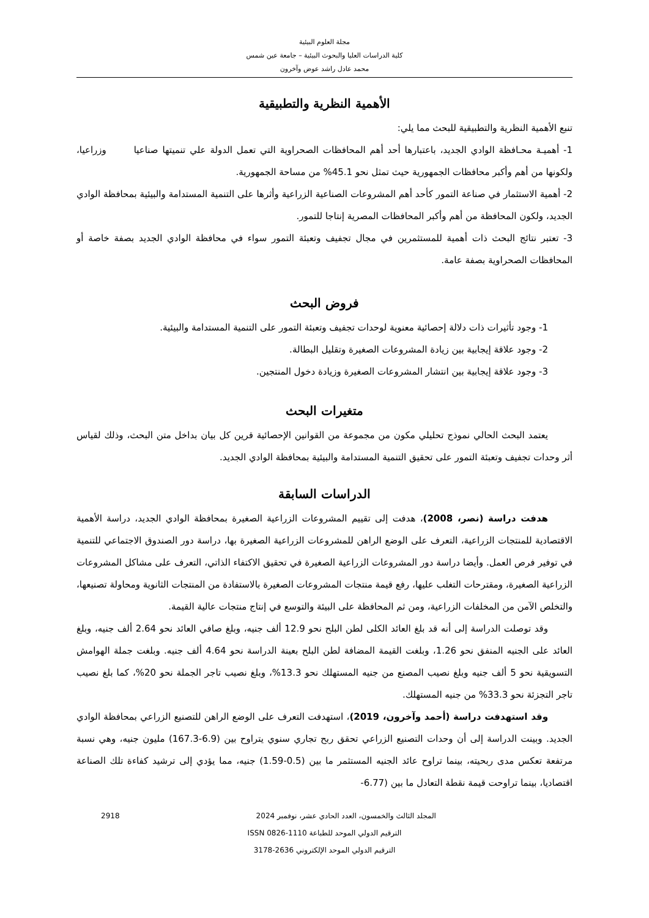مجلة العلوم البيئية
كلية الدراسات العليا والبحوث البيئية – جامعة عين شمس
محمد عادل راشد عوض وآخرون
الأهمية النظرية والتطبيقية
تنبع الأهمية النظرية والتطبيقية للبحث مما يلي:
1- أهميـة محـافظة الوادي الجديد، باعتبارها أحد أهم المحافظات الصحراوية التي تعمل الدولة علي تنميتها صناعيا وزراعيا، ولكونها من أهم وأكبر محافظات الجمهورية حيث تمثل نحو 45.1% من مساحة الجمهورية.
2- أهمية الاستثمار في صناعة التمور كأحد أهم المشروعات الصناعية الزراعية وأثرها على التنمية المستدامة والبيئية بمحافظة الوادي الجديد، ولكون المحافظة من أهم وأكبر المحافظات المصرية إنتاجا للتمور.
3- تعتبر نتائج البحث ذات أهمية للمستثمرين في مجال تجفيف وتعبئة التمور سواء في محافظة الوادي الجديد بصفة خاصة أو المحافظات الصحراوية بصفة عامة.
فروض البحث
1- وجود تأثيرات ذات دلالة إحصائية معنوية لوحدات تجفيف وتعبئة التمور على التنمية المستدامة والبيئية.
2- وجود علاقة إيجابية بين زيادة المشروعات الصغيرة وتقليل البطالة.
3- وجود علاقة إيجابية بين انتشار المشروعات الصغيرة وزيادة دخول المنتجين.
متغيرات البحث
يعتمد البحث الحالي نموذج تحليلي مكون من مجموعة من القوانين الإحصائية قرين كل بيان بداخل متن البحث، وذلك لقياس أثر وحدات تجفيف وتعبئة التمور على تحقيق التنمية المستدامة والبيئية بمحافظة الوادي الجديد.
الدراسات السابقة
هدفت دراسة (نصر، 2008)، هدفت إلى تقييم المشروعات الزراعية الصغيرة بمحافظة الوادي الجديد، دراسة الأهمية الاقتصادية للمنتجات الزراعية، التعرف على الوضع الراهن للمشروعات الزراعية الصغيرة بها، دراسة دور الصندوق الاجتماعي للتنمية في توفير فرص العمل. وأيضا دراسة دور المشروعات الزراعية الصغيرة في تحقيق الاكتفاء الذاتي، التعرف على مشاكل المشروعات الزراعية الصغيرة، ومقترحات التغلب عليها، رفع قيمة منتجات المشروعات الصغيرة بالاستفادة من المنتجات الثانوية ومحاولة تصنيعها، والتخلص الآمن من المخلفات الزراعية، ومن ثم المحافظة على البيئة والتوسع في إنتاج منتجات عالية القيمة.
وقد توصلت الدراسة إلى أنه قد بلغ العائد الكلى لطن البلح نحو 12.9 ألف جنيه، وبلغ صافي العائد نحو 2.64 ألف جنيه، وبلغ العائد على الجنيه المنفق نحو 1.26، وبلغت القيمة المضافة لطن البلح بعينة الدراسة نحو 4.64 ألف جنيه. وبلغت جملة الهوامش التسويقية نحو 5 ألف جنيه وبلغ نصيب المصنع من جنيه المستهلك نحو 13.3%، وبلغ نصيب تاجر الجملة نحو 20%، كما بلغ نصيب تاجر التجزئة نحو 33.3% من جنيه المستهلك.
وقد استهدفت دراسة (أحمد وآخرون، 2019)، استهدفت التعرف على الوضع الراهن للتصنيع الزراعي بمحافظة الوادي الجديد. وبينت الدراسة إلى أن وحدات التصنيع الزراعي تحقق ربح تجاري سنوي يتراوح بين (6.9-167.3) مليون جنيه، وهي نسبة مرتفعة تعكس مدى ربحيته، بينما تراوح عائد الجنيه المستثمر ما بين (0.5-1.59) جنيه، مما يؤدي إلى ترشيد كفاءة تلك الصناعة اقتصاديا، بينما تراوحت قيمة نقطة التعادل ما بين (6.77-
2918 المجلد الثالث والخمسون، العدد الحادي عشر، نوفمبر 2024
الترقيم الدولي الموحد للطباعة 1110-0826 ISSN
الترقيم الدولي الموحد الإلكتروني 2636-3178